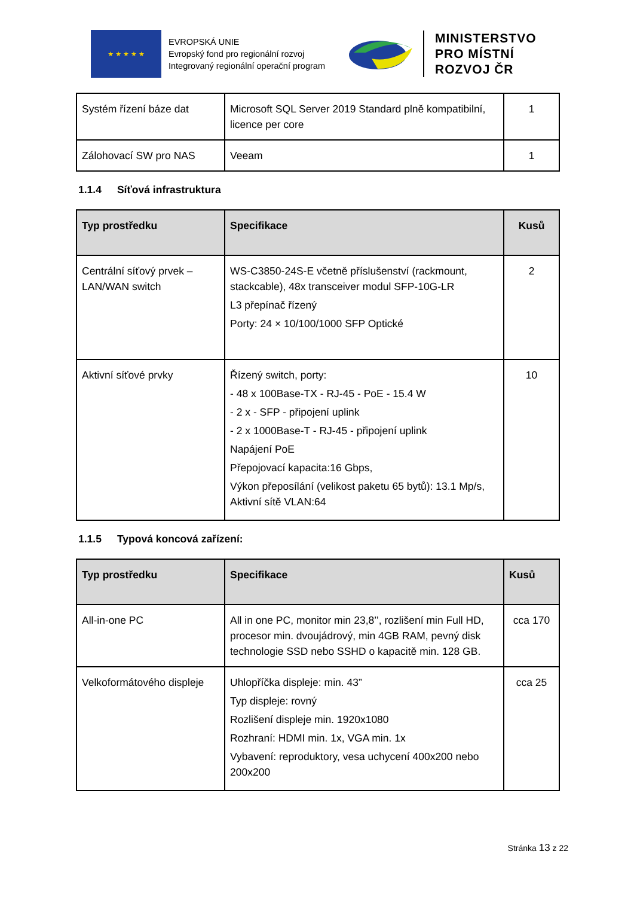★ ★ ★ ★ ★
EVROPSKÁ UNIE
Evropský fond pro regionální rozvoj
Integrovaný regionální operační program
MINISTERSTVO
PRO MÍSTNÍ
ROZVOJ ČR
| Systém řízení báze dat | Microsoft SQL Server 2019 Standard plně kompatibilní, licence per core | 1 |
| Zálohovací SW pro NAS | Veeam | 1 |
1.1.4 Síťová infrastruktura
| Typ prostředku | Specifikace | Kusů |
| --- | --- | --- |
| Centrální síťový prvek – LAN/WAN switch | WS-C3850-24S-E včetně příslušenství (rackmount, stackcable), 48x transceiver modul SFP-10G-LR L3 přepínač řízený Porty: 24 × 10/100/1000 SFP Optické | 2 |
| Aktivní síťové prvky | Řízený switch, porty: - 48 x 100Base-TX - RJ-45 - PoE - 15.4 W - 2 x - SFP - připojení uplink - 2 x 1000Base-T - RJ-45 - připojení uplink Napájení PoE Přepojovací kapacita:16 Gbps, Výkon přeposílání (velikost paketu 65 bytů): 13.1 Mp/s, Aktivní sítě VLAN:64 | 10 |
1.1.5 Typová koncová zařízení:
| Typ prostředku | Specifikace | Kusů |
| --- | --- | --- |
| All-in-one PC | All in one PC, monitor min 23,8’’, rozlišení min Full HD, procesor min. dvoujádrový, min 4GB RAM, pevný disk technologie SSD nebo SSHD o kapacitě min. 128 GB. | cca 170 |
| Velkoformátového displeje | Uhlopříčka displeje: min. 43” Typ displeje: rovný Rozlišení displeje min. 1920x1080 Rozhraní: HDMI min. 1x, VGA min. 1x Vybavení: reproduktory, vesa uchycení 400x200 nebo 200x200 | cca 25 |
Stránka 13 z 22